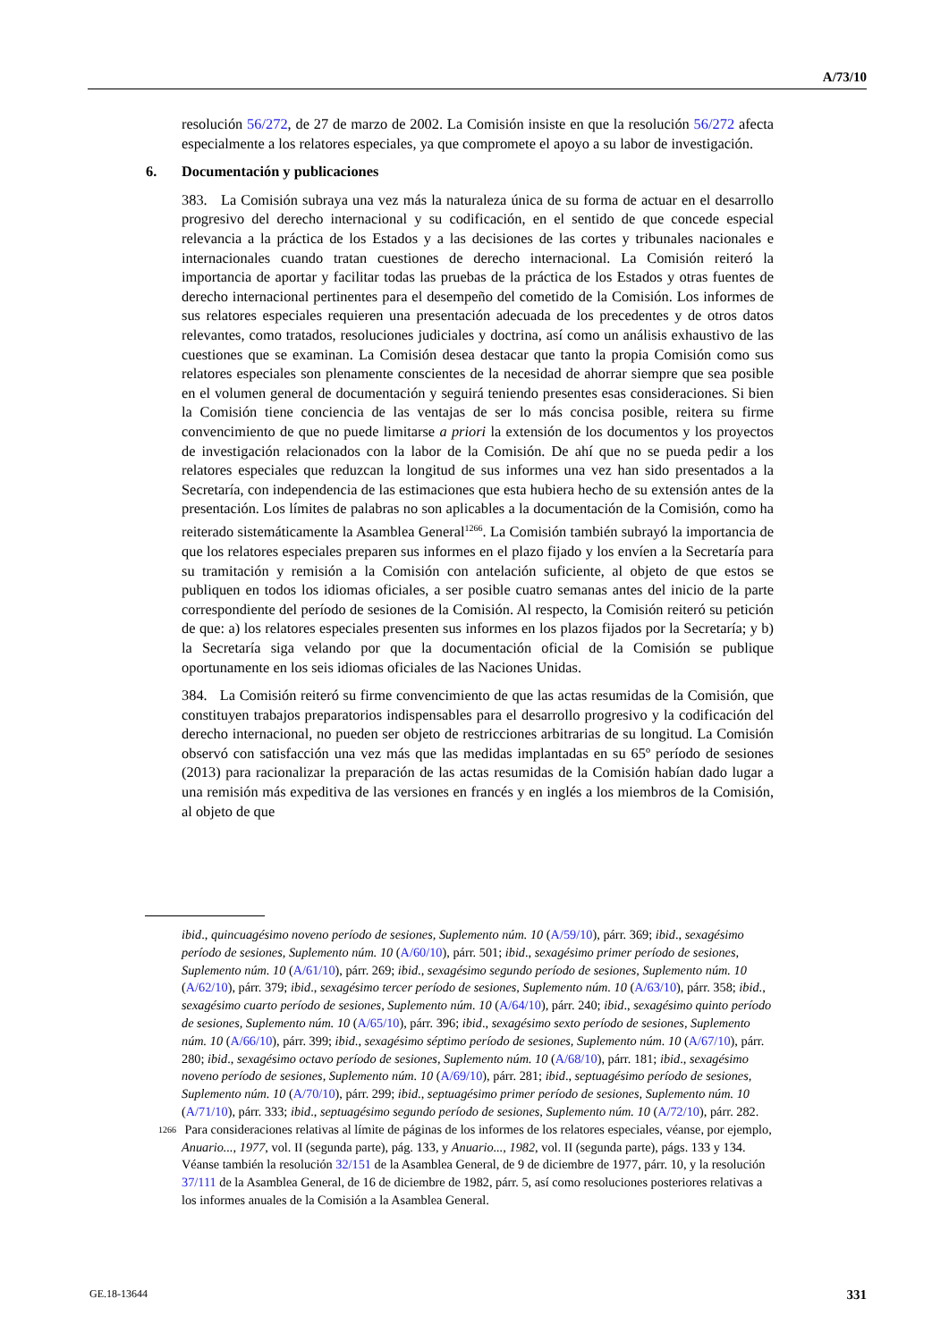A/73/10
resolución 56/272, de 27 de marzo de 2002. La Comisión insiste en que la resolución 56/272 afecta especialmente a los relatores especiales, ya que compromete el apoyo a su labor de investigación.
6. Documentación y publicaciones
383. La Comisión subraya una vez más la naturaleza única de su forma de actuar en el desarrollo progresivo del derecho internacional y su codificación, en el sentido de que concede especial relevancia a la práctica de los Estados y a las decisiones de las cortes y tribunales nacionales e internacionales cuando tratan cuestiones de derecho internacional. La Comisión reiteró la importancia de aportar y facilitar todas las pruebas de la práctica de los Estados y otras fuentes de derecho internacional pertinentes para el desempeño del cometido de la Comisión. Los informes de sus relatores especiales requieren una presentación adecuada de los precedentes y de otros datos relevantes, como tratados, resoluciones judiciales y doctrina, así como un análisis exhaustivo de las cuestiones que se examinan. La Comisión desea destacar que tanto la propia Comisión como sus relatores especiales son plenamente conscientes de la necesidad de ahorrar siempre que sea posible en el volumen general de documentación y seguirá teniendo presentes esas consideraciones. Si bien la Comisión tiene conciencia de las ventajas de ser lo más concisa posible, reitera su firme convencimiento de que no puede limitarse a priori la extensión de los documentos y los proyectos de investigación relacionados con la labor de la Comisión. De ahí que no se pueda pedir a los relatores especiales que reduzcan la longitud de sus informes una vez han sido presentados a la Secretaría, con independencia de las estimaciones que esta hubiera hecho de su extensión antes de la presentación. Los límites de palabras no son aplicables a la documentación de la Comisión, como ha reiterado sistemáticamente la Asamblea General<sup>1266</sup>. La Comisión también subrayó la importancia de que los relatores especiales preparen sus informes en el plazo fijado y los envíen a la Secretaría para su tramitación y remisión a la Comisión con antelación suficiente, al objeto de que estos se publiquen en todos los idiomas oficiales, a ser posible cuatro semanas antes del inicio de la parte correspondiente del período de sesiones de la Comisión. Al respecto, la Comisión reiteró su petición de que: a) los relatores especiales presenten sus informes en los plazos fijados por la Secretaría; y b) la Secretaría siga velando por que la documentación oficial de la Comisión se publique oportunamente en los seis idiomas oficiales de las Naciones Unidas.
384. La Comisión reiteró su firme convencimiento de que las actas resumidas de la Comisión, que constituyen trabajos preparatorios indispensables para el desarrollo progresivo y la codificación del derecho internacional, no pueden ser objeto de restricciones arbitrarias de su longitud. La Comisión observó con satisfacción una vez más que las medidas implantadas en su 65º período de sesiones (2013) para racionalizar la preparación de las actas resumidas de la Comisión habían dado lugar a una remisión más expeditiva de las versiones en francés y en inglés a los miembros de la Comisión, al objeto de que
ibid., quincuagésimo noveno período de sesiones, Suplemento núm. 10 (A/59/10), párr. 369; ibid., sexagésimo período de sesiones, Suplemento núm. 10 (A/60/10), párr. 501; ibid., sexagésimo primer período de sesiones, Suplemento núm. 10 (A/61/10), párr. 269; ibid., sexagésimo segundo período de sesiones, Suplemento núm. 10 (A/62/10), párr. 379; ibid., sexagésimo tercer período de sesiones, Suplemento núm. 10 (A/63/10), párr. 358; ibid., sexagésimo cuarto período de sesiones, Suplemento núm. 10 (A/64/10), párr. 240; ibid., sexagésimo quinto período de sesiones, Suplemento núm. 10 (A/65/10), párr. 396; ibid., sexagésimo sexto período de sesiones, Suplemento núm. 10 (A/66/10), párr. 399; ibid., sexagésimo séptimo período de sesiones, Suplemento núm. 10 (A/67/10), párr. 280; ibid., sexagésimo octavo período de sesiones, Suplemento núm. 10 (A/68/10), párr. 181; ibid., sexagésimo noveno período de sesiones, Suplemento núm. 10 (A/69/10), párr. 281; ibid., septuagésimo período de sesiones, Suplemento núm. 10 (A/70/10), párr. 299; ibid., septuagésimo primer período de sesiones, Suplemento núm. 10 (A/71/10), párr. 333; ibid., septuagésimo segundo período de sesiones, Suplemento núm. 10 (A/72/10), párr. 282.
1266 Para consideraciones relativas al límite de páginas de los informes de los relatores especiales, véanse, por ejemplo, Anuario..., 1977, vol. II (segunda parte), pág. 133, y Anuario..., 1982, vol. II (segunda parte), págs. 133 y 134. Véanse también la resolución 32/151 de la Asamblea General, de 9 de diciembre de 1977, párr. 10, y la resolución 37/111 de la Asamblea General, de 16 de diciembre de 1982, párr. 5, así como resoluciones posteriores relativas a los informes anuales de la Comisión a la Asamblea General.
GE.18-13644 331